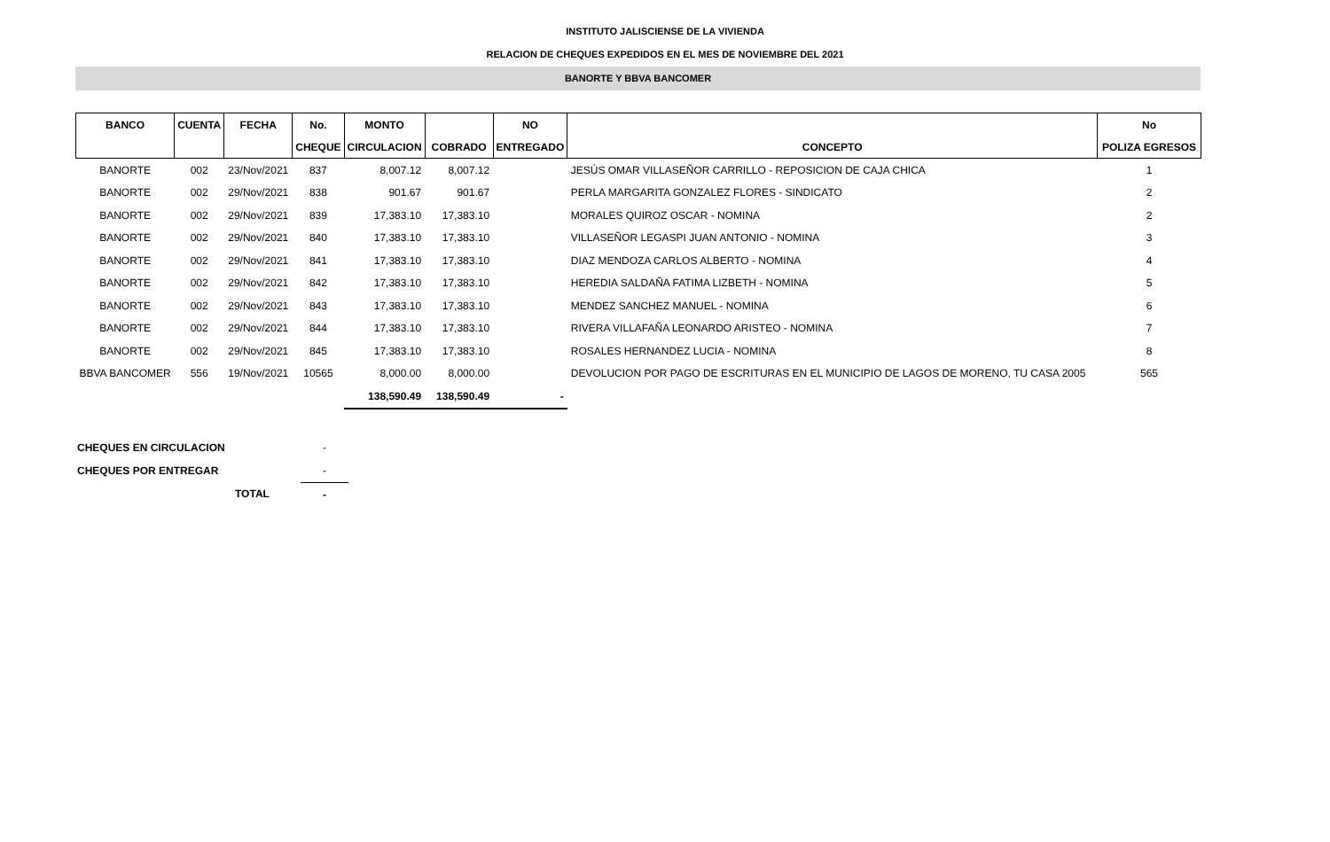INSTITUTO JALISCIENSE DE LA VIVIENDA
RELACION DE CHEQUES EXPEDIDOS EN EL MES DE NOVIEMBRE DEL 2021
BANORTE Y BBVA BANCOMER
| BANCO | CUENTA | FECHA | No. | MONTO | | NO | | No |
| --- | --- | --- | --- | --- | --- | --- | --- | --- |
| | | | CHEQUE | CIRCULACION | COBRADO | ENTREGADO | CONCEPTO | POLIZA EGRESOS |
| BANORTE | 002 | 23/Nov/2021 | 837 | 8,007.12 | 8,007.12 | | JESÚS OMAR VILLASEÑOR CARRILLO - REPOSICION DE CAJA CHICA | 1 |
| BANORTE | 002 | 29/Nov/2021 | 838 | 901.67 | 901.67 | | PERLA MARGARITA GONZALEZ FLORES - SINDICATO | 2 |
| BANORTE | 002 | 29/Nov/2021 | 839 | 17,383.10 | 17,383.10 | | MORALES QUIROZ OSCAR - NOMINA | 2 |
| BANORTE | 002 | 29/Nov/2021 | 840 | 17,383.10 | 17,383.10 | | VILLASEÑOR LEGASPI JUAN ANTONIO - NOMINA | 3 |
| BANORTE | 002 | 29/Nov/2021 | 841 | 17,383.10 | 17,383.10 | | DIAZ MENDOZA CARLOS ALBERTO - NOMINA | 4 |
| BANORTE | 002 | 29/Nov/2021 | 842 | 17,383.10 | 17,383.10 | | HEREDIA SALDAÑA FATIMA LIZBETH - NOMINA | 5 |
| BANORTE | 002 | 29/Nov/2021 | 843 | 17,383.10 | 17,383.10 | | MENDEZ SANCHEZ MANUEL - NOMINA | 6 |
| BANORTE | 002 | 29/Nov/2021 | 844 | 17,383.10 | 17,383.10 | | RIVERA VILLAFAÑA LEONARDO ARISTEO - NOMINA | 7 |
| BANORTE | 002 | 29/Nov/2021 | 845 | 17,383.10 | 17,383.10 | | ROSALES HERNANDEZ LUCIA - NOMINA | 8 |
| BBVA BANCOMER | 556 | 19/Nov/2021 | 10565 | 8,000.00 | 8,000.00 | | DEVOLUCION POR PAGO DE ESCRITURAS EN EL MUNICIPIO DE LAGOS DE MORENO, TU CASA 2005 | 565 |
| | | | | 138,590.49 | 138,590.49 | - | | |
| CHEQUES EN CIRCULACION | - |
| CHEQUES POR ENTREGAR | - |
| TOTAL | - |